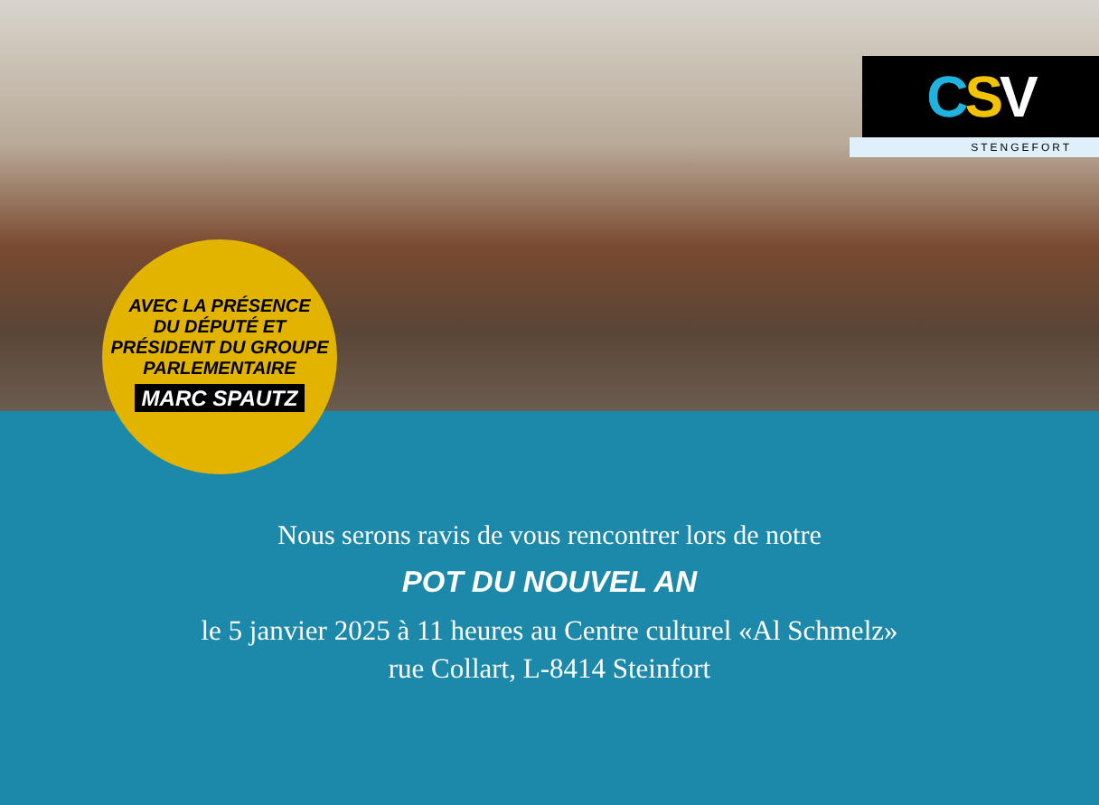C S V
STENGEFORT
AVEC LA PRÉSENCE
DU DÉPUTÉ ET
PRÉSIDENT DU GROUPE
PARLEMENTAIRE
MARC SPAUTZ
Nous serons ravis de vous rencontrer lors de notre
POT DU NOUVEL AN
le 5 janvier 2025 à 11 heures au Centre culturel «Al Schmelz»
rue Collart, L-8414 Steinfort